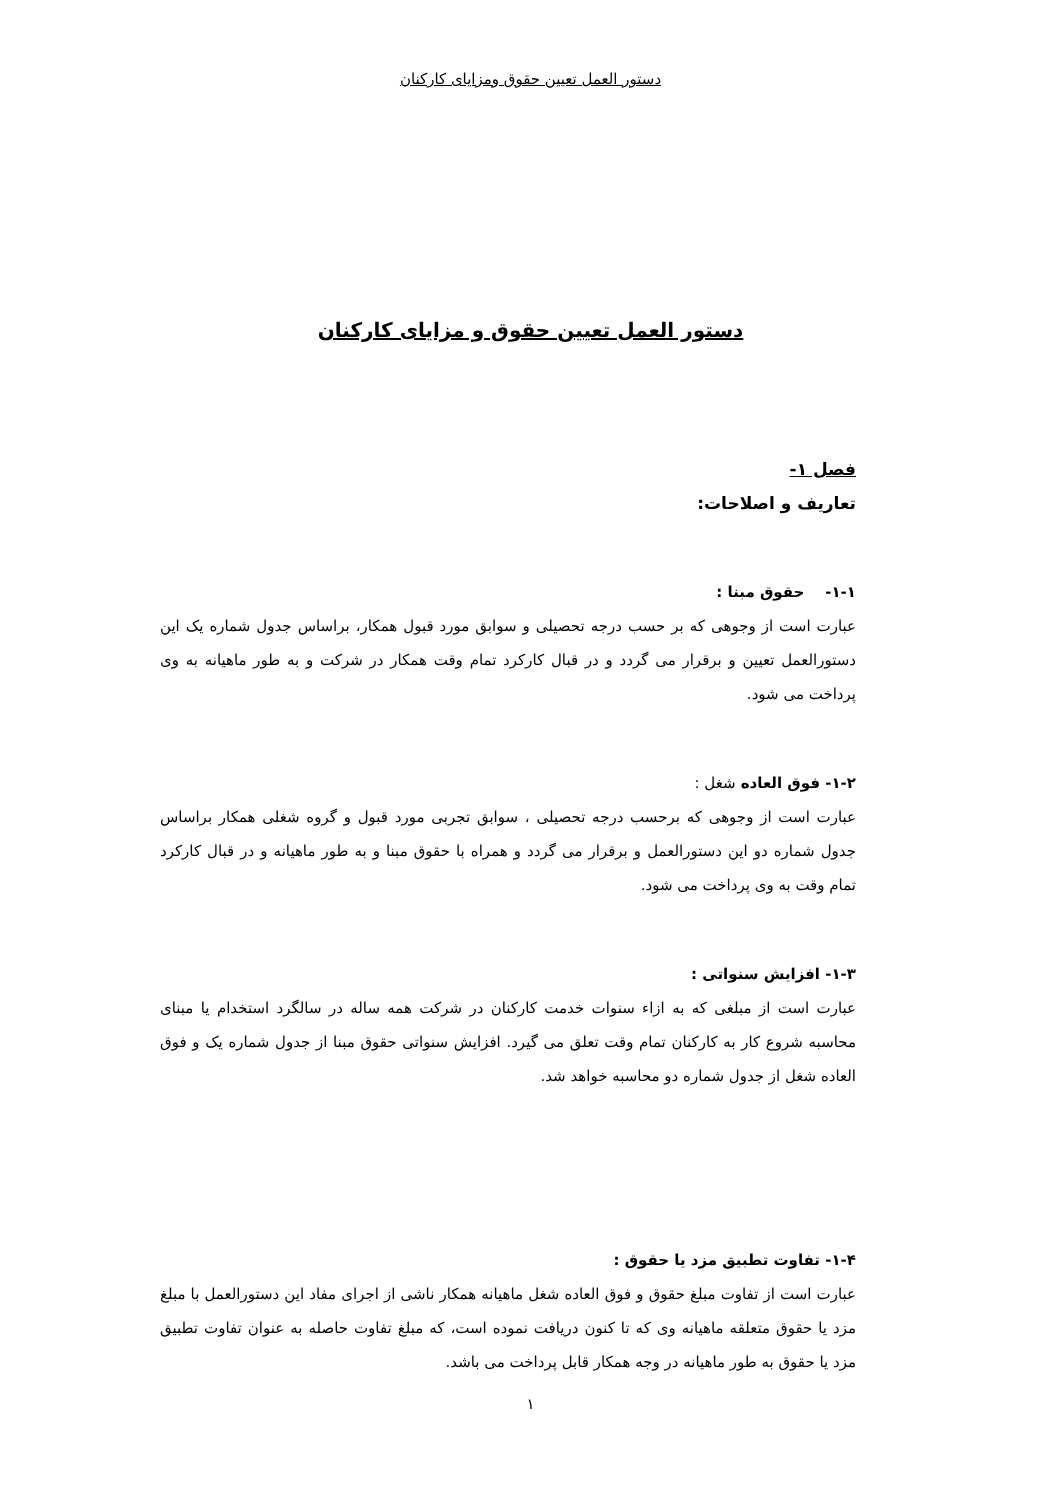دستور العمل تعیین حقوق ومزایای کارکنان
دستور العمل تعیین حقوق و مزایای کارکنان
فصل ۱-
تعاریف و اصلاحات:
۱-۱- حقوق مبنا :
عبارت است از وجوهی که بر حسب درجه تحصیلی و سوابق مورد قبول همکار، براساس جدول شماره یک این دستورالعمل تعیین و برقرار می گردد و در قبال کارکرد تمام وقت همکار در شرکت و به طور ماهیانه به وی پرداخت می شود.
۱-۲- فوق العاده شغل :
عبارت است از وجوهی که برحسب درجه تحصیلی ، سوابق تجربی مورد قبول و گروه شغلی همکار براساس جدول شماره دو این دستورالعمل و برقرار می گردد و همراه با حقوق مبنا و به طور ماهیانه و در قبال کارکرد تمام وقت به وی پرداخت می شود.
۱-۳- افزایش سنواتی :
عبارت است از مبلغی که به ازاء سنوات خدمت کارکنان در شرکت همه ساله در سالگرد استخدام یا مبنای محاسبه شروع کار به کارکنان تمام وقت تعلق می گیرد. افزایش سنواتی حقوق مبنا از جدول شماره یک و فوق العاده شغل از جدول شماره دو محاسبه خواهد شد.
۱-۴- تفاوت تطبیق مزد یا حقوق :
عبارت است از تفاوت مبلغ حقوق و فوق العاده شغل ماهیانه همکار ناشی از اجرای مفاد این دستورالعمل با مبلغ مزد یا حقوق متعلقه ماهیانه وی که تا کنون دریافت نموده است، که مبلغ تفاوت حاصله به عنوان تفاوت تطبیق مزد یا حقوق به طور ماهیانه در وجه همکار قابل پرداخت می باشد.
۱